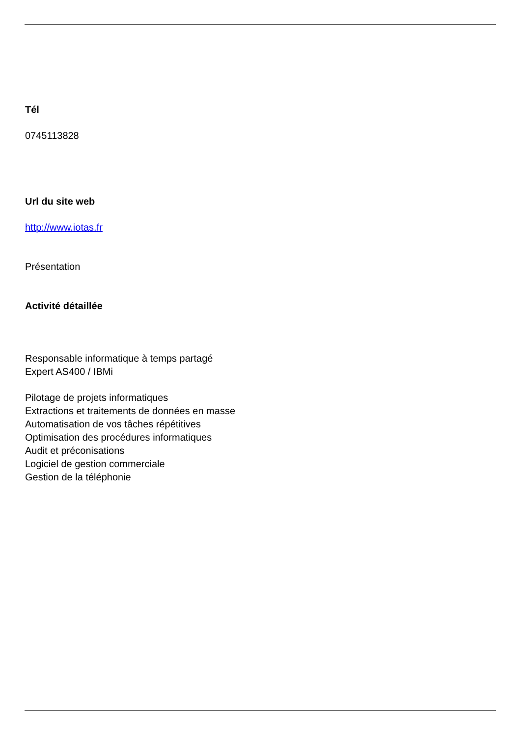Tél
0745113828
Url du site web
http://www.iotas.fr
Présentation
Activité détaillée
Responsable informatique à temps partagé
Expert AS400 / IBMi
Pilotage de projets informatiques
Extractions et traitements de données en masse
Automatisation de vos tâches répétitives
Optimisation des procédures informatiques
Audit et préconisations
Logiciel de gestion commerciale
Gestion de la téléphonie